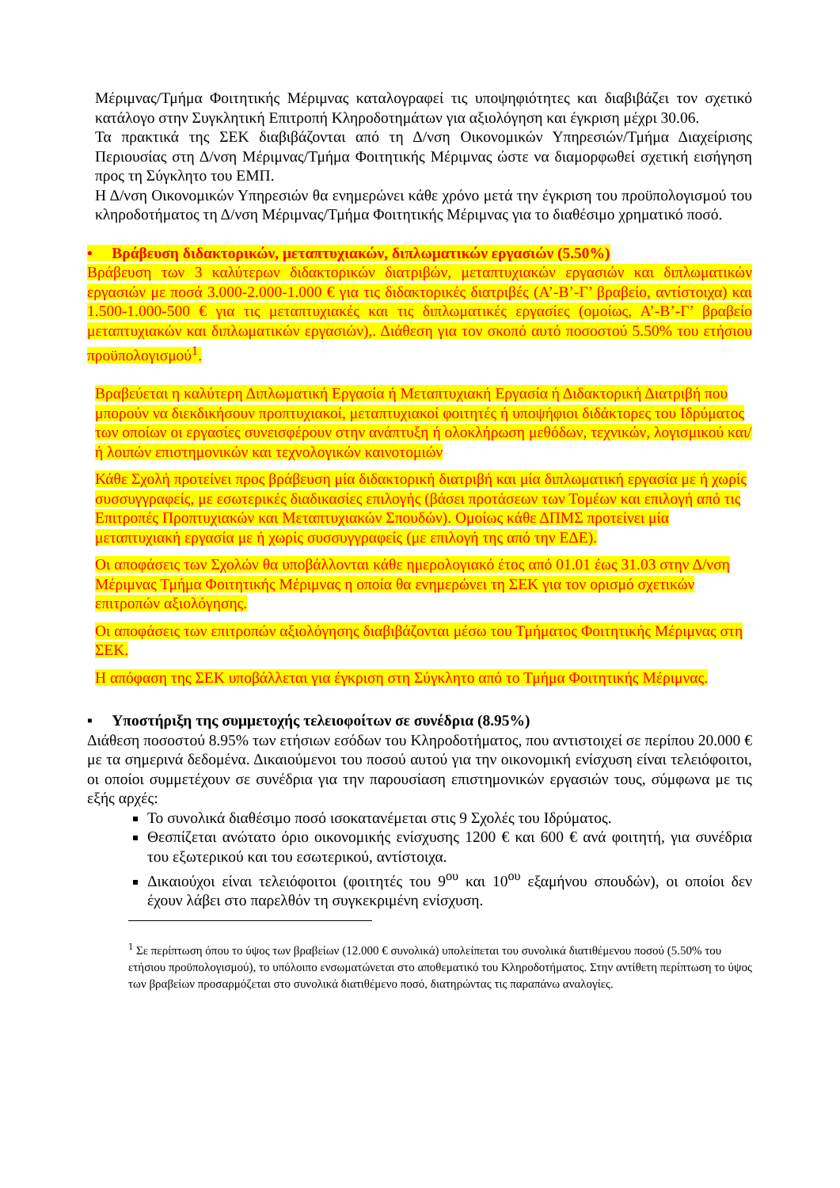Μέριμνας/Τμήμα Φοιτητικής Μέριμνας καταλογραφεί τις υποψηφιότητες και διαβιβάζει τον σχετικό κατάλογο στην Συγκλητική Επιτροπή Κληροδοτημάτων για αξιολόγηση και έγκριση μέχρι 30.06.
Τα πρακτικά της ΣΕΚ διαβιβάζονται από τη Δ/νση Οικονομικών Υπηρεσιών/Τμήμα Διαχείρισης Περιουσίας στη Δ/νση Μέριμνας/Τμήμα Φοιτητικής Μέριμνας ώστε να διαμορφωθεί σχετική εισήγηση προς τη Σύγκλητο του ΕΜΠ.
Η Δ/νση Οικονομικών Υπηρεσιών θα ενημερώνει κάθε χρόνο μετά την έγκριση του προϋπολογισμού του κληροδοτήματος τη Δ/νση Μέριμνας/Τμήμα Φοιτητικής Μέριμνας για το διαθέσιμο χρηματικό ποσό.
• Βράβευση διδακτορικών, μεταπτυχιακών, διπλωματικών εργασιών (5.50%)
Βράβευση των 3 καλύτερων διδακτορικών διατριβών, μεταπτυχιακών εργασιών και διπλωματικών εργασιών με ποσά 3.000-2.000-1.000 € για τις διδακτορικές διατριβές (Α’-Β’-Γ’ βραβείο, αντίστοιχα) και 1.500-1.000-500 € για τις μεταπτυχιακές και τις διπλωματικές εργασίες (ομοίως, Α’-Β’-Γ’ βραβείο μεταπτυχιακών και διπλωματικών εργασιών),. Διάθεση για τον σκοπό αυτό ποσοστού 5.50% του ετήσιου προϋπολογισμού<sup>1</sup>.
Βραβεύεται η καλύτερη Διπλωματική Εργασία ή Μεταπτυχιακή Εργασία ή Διδακτορική Διατριβή που μπορούν να διεκδικήσουν προπτυχιακοί, μεταπτυχιακοί φοιτητές ή υποψήφιοι διδάκτορες του Ιδρύματος των οποίων οι εργασίες συνεισφέρουν στην ανάπτυξη ή ολοκλήρωση μεθόδων, τεχνικών, λογισμικού και/ή λοιπών επιστημονικών και τεχνολογικών καινοτομιών
Κάθε Σχολή προτείνει προς βράβευση μία διδακτορική διατριβή και μία διπλωματική εργασία με ή χωρίς συσσυγγραφείς, με εσωτερικές διαδικασίες επιλογής (βάσει προτάσεων των Τομέων και επιλογή από τις Επιτροπές Προπτυχιακών και Μεταπτυχιακών Σπουδών). Ομοίως κάθε ΔΠΜΣ προτείνει μία μεταπτυχιακή εργασία με ή χωρίς συσσυγγραφείς (με επιλογή της από την ΕΔΕ).
Οι αποφάσεις των Σχολών θα υποβάλλονται κάθε ημερολογιακό έτος από 01.01 έως 31.03 στην Δ/νση Μέριμνας Τμήμα Φοιτητικής Μέριμνας η οποία θα ενημερώνει τη ΣΕΚ για τον ορισμό σχετικών επιτροπών αξιολόγησης.
Οι αποφάσεις των επιτροπών αξιολόγησης διαβιβάζονται μέσω του Τμήματος Φοιτητικής Μέριμνας στη ΣΕΚ.
Η απόφαση της ΣΕΚ υποβάλλεται για έγκριση στη Σύγκλητο από το Τμήμα Φοιτητικής Μέριμνας.
▪ Υποστήριξη της συμμετοχής τελειοφοίτων σε συνέδρια (8.95%)
Διάθεση ποσοστού 8.95% των ετήσιων εσόδων του Κληροδοτήματος, που αντιστοιχεί σε περίπου 20.000 € με τα σημερινά δεδομένα. Δικαιούμενοι του ποσού αυτού για την οικονομική ενίσχυση είναι τελειόφοιτοι, οι οποίοι συμμετέχουν σε συνέδρια για την παρουσίαση επιστημονικών εργασιών τους, σύμφωνα με τις εξής αρχές:
Το συνολικά διαθέσιμο ποσό ισοκατανέμεται στις 9 Σχολές του Ιδρύματος.
Θεσπίζεται ανώτατο όριο οικονομικής ενίσχυσης 1200 € και 600 € ανά φοιτητή, για συνέδρια του εξωτερικού και του εσωτερικού, αντίστοιχα.
Δικαιούχοι είναι τελειόφοιτοι (φοιτητές του 9<sup>ου</sup> και 10<sup>ου</sup> εξαμήνου σπουδών), οι οποίοι δεν έχουν λάβει στο παρελθόν τη συγκεκριμένη ενίσχυση.
<sup>1</sup> Σε περίπτωση όπου το ύψος των βραβείων (12.000 € συνολικά) υπολείπεται του συνολικά διατιθέμενου ποσού (5.50% του ετήσιου προϋπολογισμού), το υπόλοιπο ενσωματώνεται στο αποθεματικό του Κληροδοτήματος. Στην αντίθετη περίπτωση το ύψος των βραβείων προσαρμόζεται στο συνολικά διατιθέμενο ποσό, διατηρώντας τις παραπάνω αναλογίες.